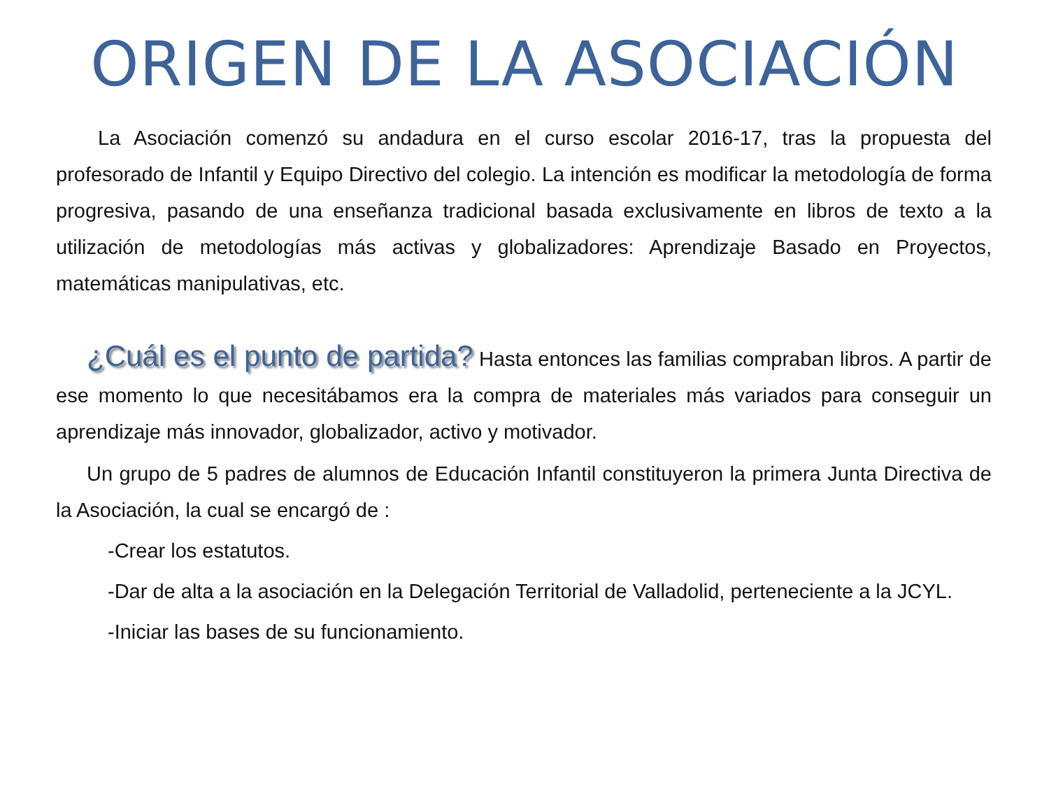ORIGEN DE LA ASOCIACIÓN
La Asociación comenzó su andadura en el curso escolar 2016-17, tras la propuesta del profesorado de Infantil y Equipo Directivo del colegio. La intención es modificar la metodología de forma progresiva, pasando de una enseñanza tradicional basada exclusivamente en libros de texto a la utilización de metodologías más activas y globalizadores: Aprendizaje Basado en Proyectos, matemáticas manipulativas, etc.
¿Cuál es el punto de partida? Hasta entonces las familias compraban libros. A partir de ese momento lo que necesitábamos era la compra de materiales más variados para conseguir un aprendizaje más innovador, globalizador, activo y motivador.
Un grupo de 5 padres de alumnos de Educación Infantil constituyeron la primera Junta Directiva de la Asociación, la cual se encargó de :
-Crear los estatutos.
-Dar de alta a la asociación en la Delegación Territorial de Valladolid, perteneciente a la JCYL.
-Iniciar las bases de su funcionamiento.